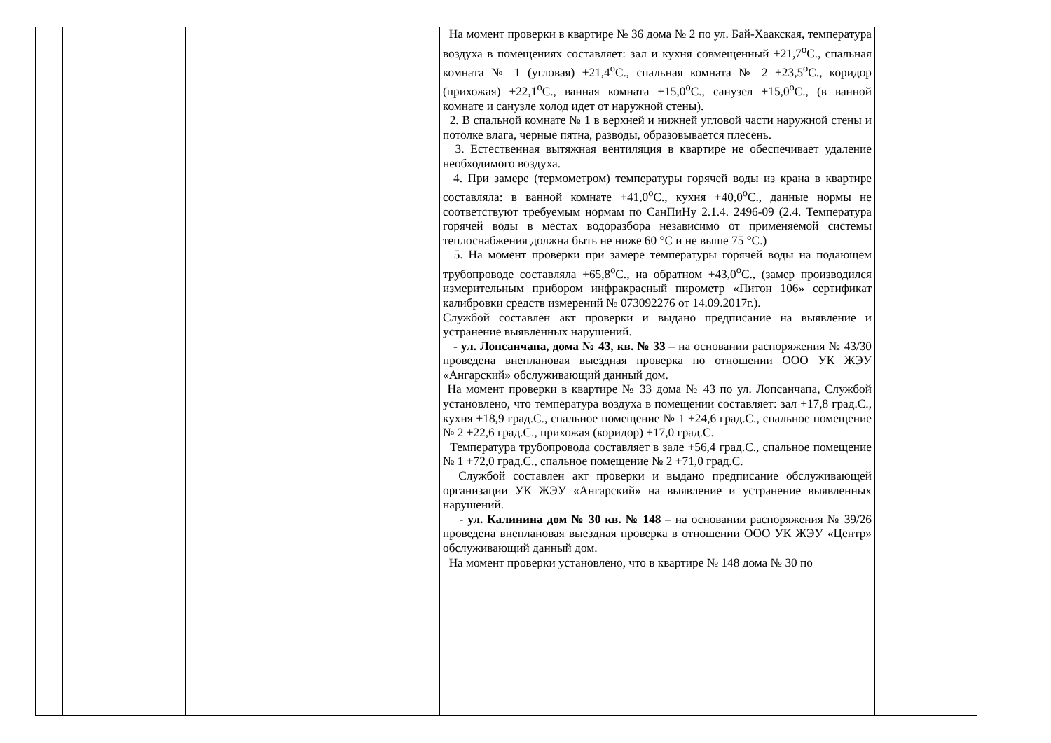| | | | На момент проверки в квартире № 36 дома № 2 по ул. Бай-Хаакская, температура воздуха в помещениях составляет: зал и кухня совмещенный +21,7<sup>о</sup>С., спальная комната № 1 (угловая) +21,4<sup>о</sup>С., спальная комната № 2 +23,5<sup>о</sup>С., коридор (прихожая) +22,1<sup>о</sup>С., ванная комната +15,0<sup>о</sup>С., санузел +15,0<sup>о</sup>С., (в ванной комнате и санузле холод идет от наружной стены). 2. В спальной комнате № 1 в верхней и нижней угловой части наружной стены и потолке влага, черные пятна, разводы, образовывается плесень. 3. Естественная вытяжная вентиляция в квартире не обеспечивает удаление необходимого воздуха. 4. При замере (термометром) температуры горячей воды из крана в квартире составляла: в ванной комнате +41,0<sup>о</sup>С., кухня +40,0<sup>о</sup>С., данные нормы не соответствуют требуемым нормам по СанПиНу 2.1.4. 2496-09 (2.4. Температура горячей воды в местах водоразбора независимо от применяемой системы теплоснабжения должна быть не ниже 60 °С и не выше 75 °С.) 5. На момент проверки при замере температуры горячей воды на подающем трубопроводе составляла +65,8<sup>о</sup>С., на обратном +43,0<sup>о</sup>С., (замер производился измерительным прибором инфракрасный пирометр «Питон 106» сертификат калибровки средств измерений № 073092276 от 14.09.2017г.). Службой составлен акт проверки и выдано предписание на выявление и устранение выявленных нарушений. - ул. Лопсанчапа, дома № 43, кв. № 33 – на основании распоряжения № 43/30 проведена внеплановая выездная проверка по отношении ООО УК ЖЭУ «Ангарский» обслуживающий данный дом. На момент проверки в квартире № 33 дома № 43 по ул. Лопсанчапа, Службой установлено, что температура воздуха в помещении составляет: зал +17,8 град.С., кухня +18,9 град.С., спальное помещение № 1 +24,6 град.С., спальное помещение № 2 +22,6 град.С., прихожая (коридор) +17,0 град.С. Температура трубопровода составляет в зале +56,4 град.С., спальное помещение № 1 +72,0 град.С., спальное помещение № 2 +71,0 град.С. Службой составлен акт проверки и выдано предписание обслуживающей организации УК ЖЭУ «Ангарский» на выявление и устранение выявленных нарушений. - ул. Калинина дом № 30 кв. № 148 – на основании распоряжения № 39/26 проведена внеплановая выездная проверка в отношении ООО УК ЖЭУ «Центр» обслуживающий данный дом. На момент проверки установлено, что в квартире № 148 дома № 30 по | |